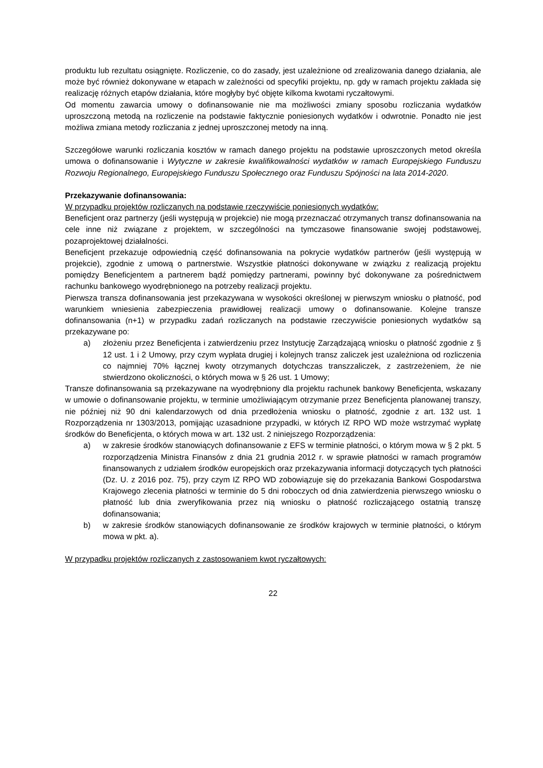produktu lub rezultatu osiągnięte. Rozliczenie, co do zasady, jest uzależnione od zrealizowania danego działania, ale może być również dokonywane w etapach w zależności od specyfiki projektu, np. gdy w ramach projektu zakłada się realizację różnych etapów działania, które mogłyby być objęte kilkoma kwotami ryczałtowymi.
Od momentu zawarcia umowy o dofinansowanie nie ma możliwości zmiany sposobu rozliczania wydatków uproszczoną metodą na rozliczenie na podstawie faktycznie poniesionych wydatków i odwrotnie. Ponadto nie jest możliwa zmiana metody rozliczania z jednej uproszczonej metody na inną.
Szczegółowe warunki rozliczania kosztów w ramach danego projektu na podstawie uproszczonych metod określa umowa o dofinansowanie i Wytyczne w zakresie kwalifikowalności wydatków w ramach Europejskiego Funduszu Rozwoju Regionalnego, Europejskiego Funduszu Społecznego oraz Funduszu Spójności na lata 2014-2020.
Przekazywanie dofinansowania:
W przypadku projektów rozliczanych na podstawie rzeczywiście poniesionych wydatków:
Beneficjent oraz partnerzy (jeśli występują w projekcie) nie mogą przeznaczać otrzymanych transz dofinansowania na cele inne niż związane z projektem, w szczególności na tymczasowe finansowanie swojej podstawowej, pozaprojektowej działalności.
Beneficjent przekazuje odpowiednią część dofinansowania na pokrycie wydatków partnerów (jeśli występują w projekcie), zgodnie z umową o partnerstwie. Wszystkie płatności dokonywane w związku z realizacją projektu pomiędzy Beneficjentem a partnerem bądź pomiędzy partnerami, powinny być dokonywane za pośrednictwem rachunku bankowego wyodrębnionego na potrzeby realizacji projektu.
Pierwsza transza dofinansowania jest przekazywana w wysokości określonej w pierwszym wniosku o płatność, pod warunkiem wniesienia zabezpieczenia prawidłowej realizacji umowy o dofinansowanie. Kolejne transze dofinansowania (n+1) w przypadku zadań rozliczanych na podstawie rzeczywiście poniesionych wydatków są przekazywane po:
a) złożeniu przez Beneficjenta i zatwierdzeniu przez Instytucję Zarządzającą wniosku o płatność zgodnie z § 12 ust. 1 i 2 Umowy, przy czym wypłata drugiej i kolejnych transz zaliczek jest uzależniona od rozliczenia co najmniej 70% łącznej kwoty otrzymanych dotychczas transzzaliczek, z zastrzeżeniem, że nie stwierdzono okoliczności, o których mowa w § 26 ust. 1 Umowy;
Transze dofinansowania są przekazywane na wyodrębniony dla projektu rachunek bankowy Beneficjenta, wskazany w umowie o dofinansowanie projektu, w terminie umożliwiającym otrzymanie przez Beneficjenta planowanej transzy, nie później niż 90 dni kalendarzowych od dnia przedłożenia wniosku o płatność, zgodnie z art. 132 ust. 1 Rozporządzenia nr 1303/2013, pomijając uzasadnione przypadki, w których IZ RPO WD może wstrzymać wypłatę środków do Beneficjenta, o których mowa w art. 132 ust. 2 niniejszego Rozporządzenia:
a) w zakresie środków stanowiących dofinansowanie z EFS w terminie płatności, o którym mowa w § 2 pkt. 5 rozporządzenia Ministra Finansów z dnia 21 grudnia 2012 r. w sprawie płatności w ramach programów finansowanych z udziałem środków europejskich oraz przekazywania informacji dotyczących tych płatności (Dz. U. z 2016 poz. 75), przy czym IZ RPO WD zobowiązuje się do przekazania Bankowi Gospodarstwa Krajowego zlecenia płatności w terminie do 5 dni roboczych od dnia zatwierdzenia pierwszego wniosku o płatność lub dnia zweryfikowania przez nią wniosku o płatność rozliczającego ostatnią transzę dofinansowania;
b) w zakresie środków stanowiących dofinansowanie ze środków krajowych w terminie płatności, o którym mowa w pkt. a).
W przypadku projektów rozliczanych z zastosowaniem kwot ryczałtowych:
22